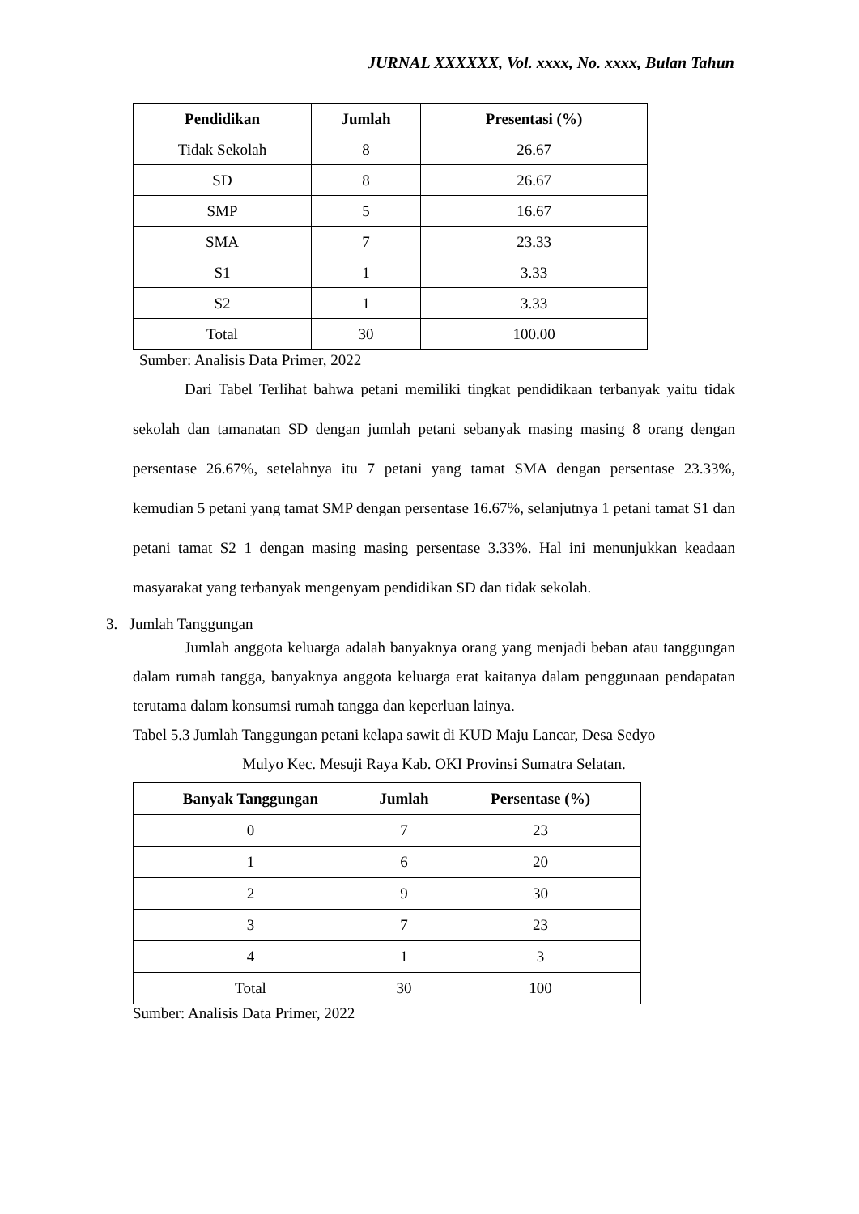JURNAL XXXXXX, Vol. xxxx, No. xxxx, Bulan Tahun
| Pendidikan | Jumlah | Presentasi (%) |
| --- | --- | --- |
| Tidak Sekolah | 8 | 26.67 |
| SD | 8 | 26.67 |
| SMP | 5 | 16.67 |
| SMA | 7 | 23.33 |
| S1 | 1 | 3.33 |
| S2 | 1 | 3.33 |
| Total | 30 | 100.00 |
Sumber: Analisis Data Primer, 2022
Dari Tabel Terlihat bahwa petani memiliki tingkat pendidikaan terbanyak yaitu tidak sekolah dan tamanatan SD dengan jumlah petani sebanyak masing masing 8 orang dengan persentase 26.67%, setelahnya itu 7 petani yang tamat SMA dengan persentase 23.33%, kemudian 5 petani yang tamat SMP dengan persentase 16.67%, selanjutnya 1 petani tamat S1 dan petani tamat S2 1 dengan masing masing persentase 3.33%. Hal ini menunjukkan keadaan masyarakat yang terbanyak mengenyam pendidikan SD dan tidak sekolah.
3. Jumlah Tanggungan
Jumlah anggota keluarga adalah banyaknya orang yang menjadi beban atau tanggungan dalam rumah tangga, banyaknya anggota keluarga erat kaitanya dalam penggunaan pendapatan terutama dalam konsumsi rumah tangga dan keperluan lainya.
Tabel 5.3 Jumlah Tanggungan petani kelapa sawit di KUD Maju Lancar, Desa Sedyo
Mulyo Kec. Mesuji Raya Kab. OKI Provinsi Sumatra Selatan.
| Banyak Tanggungan | Jumlah | Persentase (%) |
| --- | --- | --- |
| 0 | 7 | 23 |
| 1 | 6 | 20 |
| 2 | 9 | 30 |
| 3 | 7 | 23 |
| 4 | 1 | 3 |
| Total | 30 | 100 |
Sumber: Analisis Data Primer, 2022